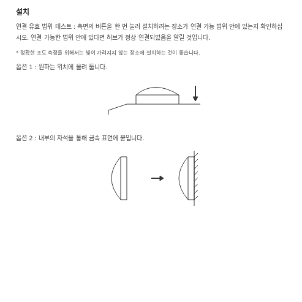설치
연결 유효 범위 테스트 : 측면의 버튼을 한 번 눌러 설치하려는 장소가 연결 가능 범위 안에 있는지 확인하십시오. 연결 가능한 범위 안에 있다면 허브가 정상 연결되었음을 알릴 것입니다.
* 정확한 조도 측정을 위해서는 빛이 가려지지 않는 장소에 설치하는 것이 좋습니다.
옵션 1 : 원하는 위치에 올려 둡니다.
옵션 2 : 내부의 자석을 통해 금속 표면에 붙입니다.